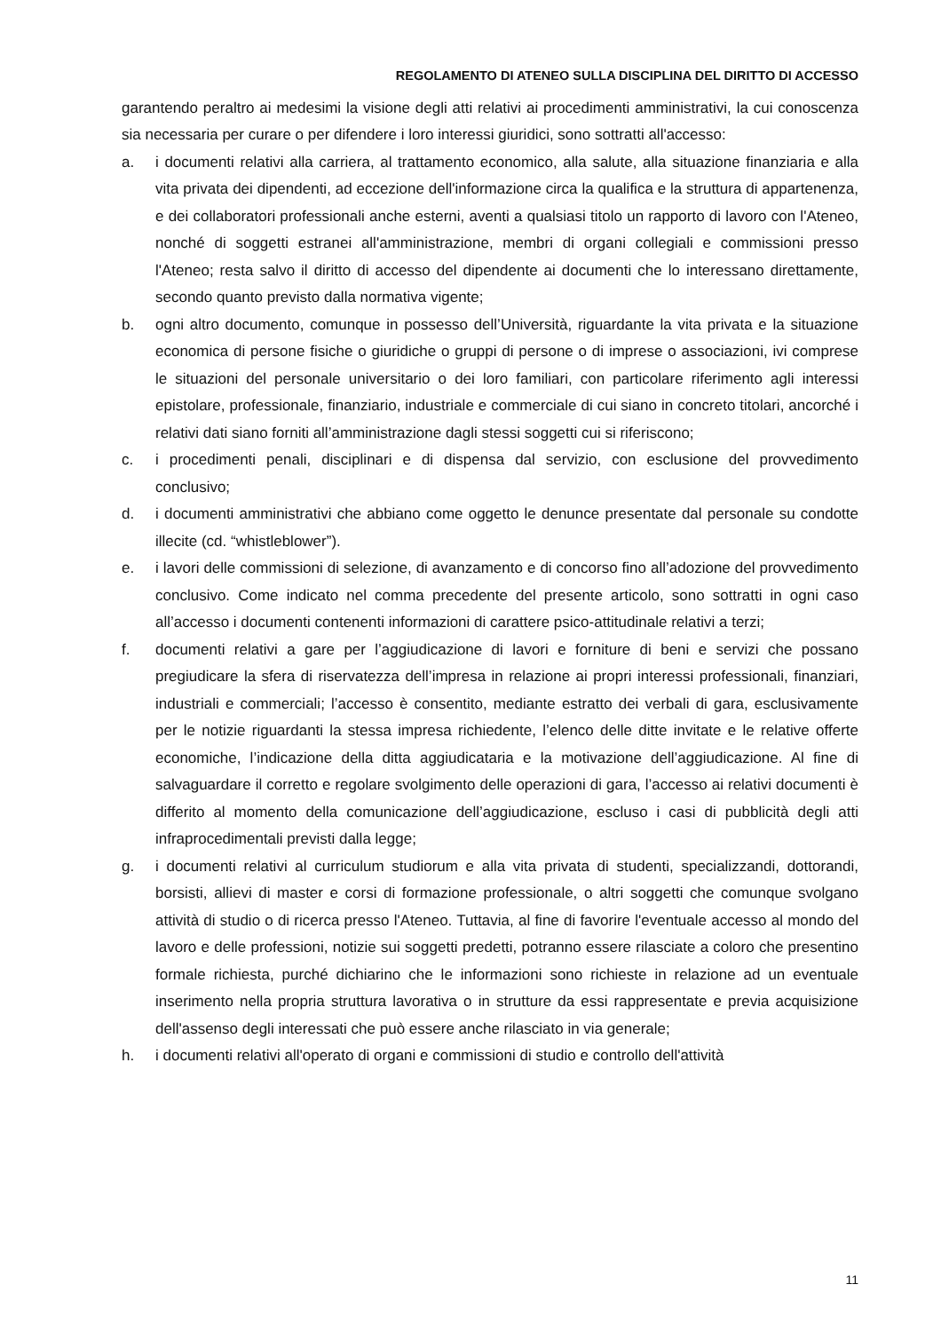REGOLAMENTO DI ATENEO SULLA DISCIPLINA DEL DIRITTO DI ACCESSO
garantendo peraltro ai medesimi la visione degli atti relativi ai procedimenti amministrativi, la cui conoscenza sia necessaria per curare o per difendere i loro interessi giuridici, sono sottratti all'accesso:
a. i documenti relativi alla carriera, al trattamento economico, alla salute, alla situazione finanziaria e alla vita privata dei dipendenti, ad eccezione dell'informazione circa la qualifica e la struttura di appartenenza, e dei collaboratori professionali anche esterni, aventi a qualsiasi titolo un rapporto di lavoro con l'Ateneo, nonché di soggetti estranei all'amministrazione, membri di organi collegiali e commissioni presso l'Ateneo; resta salvo il diritto di accesso del dipendente ai documenti che lo interessano direttamente, secondo quanto previsto dalla normativa vigente;
b. ogni altro documento, comunque in possesso dell’Università, riguardante la vita privata e la situazione economica di persone fisiche o giuridiche o gruppi di persone o di imprese o associazioni, ivi comprese le situazioni del personale universitario o dei loro familiari, con particolare riferimento agli interessi epistolare, professionale, finanziario, industriale e commerciale di cui siano in concreto titolari, ancorché i relativi dati siano forniti all’amministrazione dagli stessi soggetti cui si riferiscono;
c. i procedimenti penali, disciplinari e di dispensa dal servizio, con esclusione del provvedimento conclusivo;
d. i documenti amministrativi che abbiano come oggetto le denunce presentate dal personale su condotte illecite (cd. “whistleblower”).
e. i lavori delle commissioni di selezione, di avanzamento e di concorso fino all’adozione del provvedimento conclusivo. Come indicato nel comma precedente del presente articolo, sono sottratti in ogni caso all’accesso i documenti contenenti informazioni di carattere psico-attitudinale relativi a terzi;
f. documenti relativi a gare per l’aggiudicazione di lavori e forniture di beni e servizi che possano pregiudicare la sfera di riservatezza dell’impresa in relazione ai propri interessi professionali, finanziari, industriali e commerciali; l’accesso è consentito, mediante estratto dei verbali di gara, esclusivamente per le notizie riguardanti la stessa impresa richiedente, l’elenco delle ditte invitate e le relative offerte economiche, l’indicazione della ditta aggiudicataria e la motivazione dell’aggiudicazione. Al fine di salvaguardare il corretto e regolare svolgimento delle operazioni di gara, l’accesso ai relativi documenti è differito al momento della comunicazione dell’aggiudicazione, escluso i casi di pubblicità degli atti infraprocedimentali previsti dalla legge;
g. i documenti relativi al curriculum studiorum e alla vita privata di studenti, specializzandi, dottorandi, borsisti, allievi di master e corsi di formazione professionale, o altri soggetti che comunque svolgano attività di studio o di ricerca presso l'Ateneo. Tuttavia, al fine di favorire l'eventuale accesso al mondo del lavoro e delle professioni, notizie sui soggetti predetti, potranno essere rilasciate a coloro che presentino formale richiesta, purché dichiarino che le informazioni sono richieste in relazione ad un eventuale inserimento nella propria struttura lavorativa o in strutture da essi rappresentate e previa acquisizione dell'assenso degli interessati che può essere anche rilasciato in via generale;
h. i documenti relativi all'operato di organi e commissioni di studio e controllo dell'attività
11